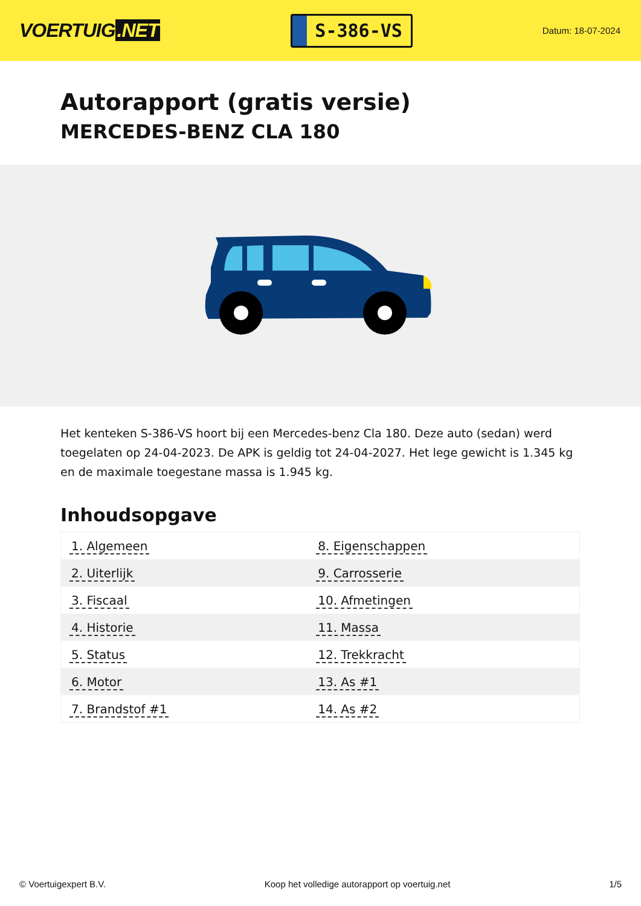VOERTUIG.NET
S-386-VS
Datum: 18-07-2024
Autorapport (gratis versie)
MERCEDES-BENZ CLA 180
Het kenteken S-386-VS hoort bij een Mercedes-benz Cla 180. Deze auto (sedan) werd toegelaten op 24-04-2023. De APK is geldig tot 24-04-2027. Het lege gewicht is 1.345 kg en de maximale toegestane massa is 1.945 kg.
Inhoudsopgave
| 1. Algemeen | 8. Eigenschappen |
| 2. Uiterlijk | 9. Carrosserie |
| 3. Fiscaal | 10. Afmetingen |
| 4. Historie | 11. Massa |
| 5. Status | 12. Trekkracht |
| 6. Motor | 13. As #1 |
| 7. Brandstof #1 | 14. As #2 |
© Voertuigexpert B.V. Koop het volledige autorapport op voertuig.net 1/5